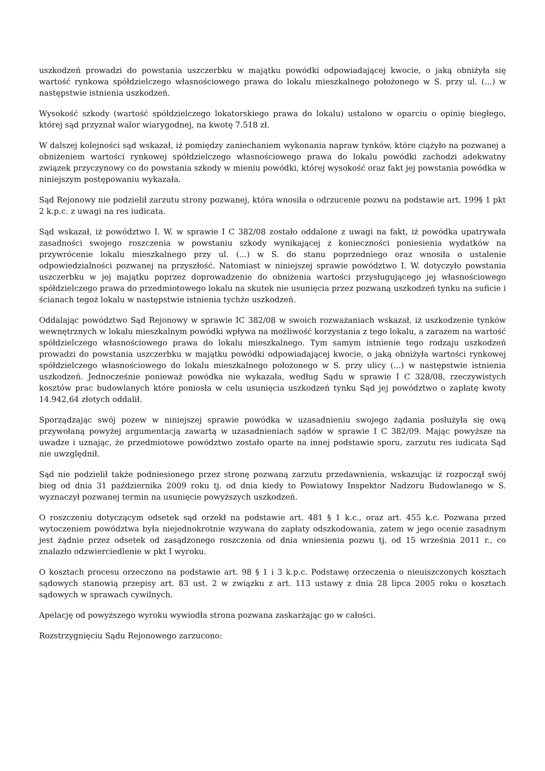uszkodzeń prowadzi do powstania uszczerbku w majątku powódki odpowiadającej kwocie, o jaką obniżyła się wartość rynkowa spółdzielczego własnościowego prawa do lokalu mieszkalnego położonego w S. przy ul. (...) w następstwie istnienia uszkodzeń.
Wysokość szkody (wartość spółdzielczego lokatorskiego prawa do lokalu) ustalono w oparciu o opinię biegłego, której sąd przyznał walor wiarygodnej, na kwotę 7.518 zł.
W dalszej kolejności sąd wskazał, iż pomiędzy zaniechaniem wykonania napraw tynków, które ciążyło na pozwanej a obniżeniem wartości rynkowej spółdzielczego własnościowego prawa do lokalu powódki zachodzi adekwatny związek przyczynowy co do powstania szkody w mieniu powódki, której wysokość oraz fakt jej powstania powódka w niniejszym postępowaniu wykazała.
Sąd Rejonowy nie podzielił zarzutu strony pozwanej, która wnosiła o odrzucenie pozwu na podstawie art. 199§ 1 pkt 2 k.p.c. z uwagi na res iudicata.
Sąd wskazał, iż powództwo I. W. w sprawie I C 382/08 zostało oddalone z uwagi na fakt, iż powódka upatrywała zasadności swojego roszczenia w powstaniu szkody wynikającej z konieczności poniesienia wydatków na przywrócenie lokalu mieszkalnego przy ul. (...) w S. do stanu poprzedniego oraz wnosiła o ustalenie odpowiedzialności pozwanej na przyszłość. Natomiast w niniejszej sprawie powództwo I. W. dotyczyło powstania uszczerbku w jej majątku poprzez doprowadzenie do obniżenia wartości przysługującego jej własnościowego spółdzielczego prawa do przedmiotowego lokalu na skutek nie usunięcia przez pozwaną uszkodzeń tynku na suficie i ścianach tegoż lokalu w następstwie istnienia tychże uszkodzeń.
Oddalając powództwo Sąd Rejonowy w sprawie IC 382/08 w swoich rozważaniach wskazał, iż uszkodzenie tynków wewnętrznych w lokalu mieszkalnym powódki wpływa na możliwość korzystania z tego lokalu, a zarazem na wartość spółdzielczego własnościowego prawa do lokalu mieszkalnego. Tym samym istnienie tego rodzaju uszkodzeń prowadzi do powstania uszczerbku w majątku powódki odpowiadającej kwocie, o jaką obniżyła wartości rynkowej spółdzielczego własnościowego do lokalu mieszkalnego położonego w S. przy ulicy (...) w następstwie istnienia uszkodzeń. Jednocześnie ponieważ powódka nie wykazała, według Sądu w sprawie I C 328/08, rzeczywistych kosztów prac budowlanych które poniosła w celu usunięcia uszkodzeń tynku Sąd jej powództwo o zapłatę kwoty 14.942,64 złotych oddalił.
Sporządzając swój pozew w niniejszej sprawie powódka w uzasadnieniu swojego żądania posłużyła się ową przywołaną powyżej argumentacją zawartą w uzasadnieniach sądów w sprawie I C 382/09. Mając powyższe na uwadze i uznając, że przedmiotowe powództwo zostało oparte na innej podstawie sporu, zarzutu res iudicata Sąd nie uwzględnił.
Sąd nie podzielił także podniesionego przez stronę pozwaną zarzutu przedawnienia, wskazując iż rozpoczął swój bieg od dnia 31 października 2009 roku tj. od dnia kiedy to Powiatowy Inspektor Nadzoru Budowlanego w S. wyznaczył pozwanej termin na usunięcie powyższych uszkodzeń.
O roszczeniu dotyczącym odsetek sąd orzekł na podstawie art. 481 § 1 k.c., oraz art. 455 k.c. Pozwana przed wytoczeniem powództwa była niejednokrotnie wzywana do zapłaty odszkodowania, zatem w jego ocenie zasadnym jest żądnie przez odsetek od zasądzonego roszczenia od dnia wniesienia pozwu tj. od 15 września 2011 r., co znalazło odzwierciedlenie w pkt I wyroku.
O kosztach procesu orzeczono na podstawie art. 98 § 1 i 3 k.p.c. Podstawę orzeczenia o nieuiszczonych kosztach sądowych stanowią przepisy art. 83 ust. 2 w związku z art. 113 ustawy z dnia 28 lipca 2005 roku o kosztach sądowych w sprawach cywilnych.
Apelację od powyższego wyroku wywiodła strona pozwana zaskarżając go w całości.
Rozstrzygnięciu Sądu Rejonowego zarzucono: